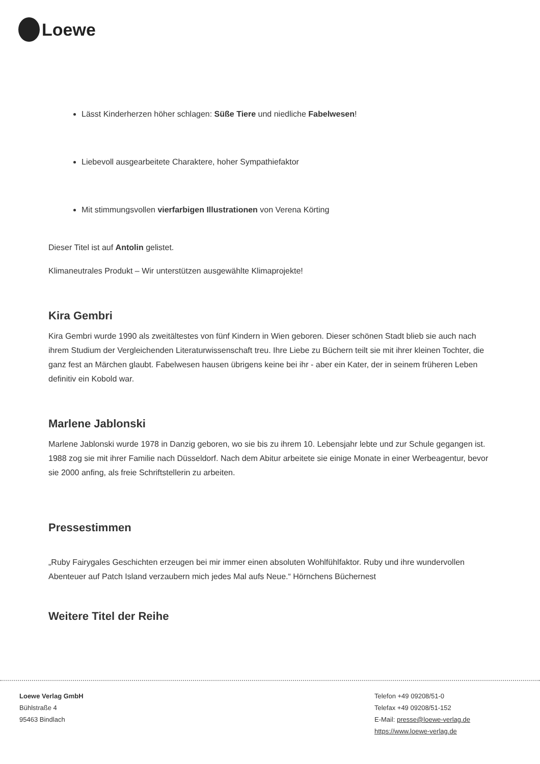Loewe
Lässt Kinderherzen höher schlagen: Süße Tiere und niedliche Fabelwesen!
Liebevoll ausgearbeitete Charaktere, hoher Sympathiefaktor
Mit stimmungsvollen vierfarbigen Illustrationen von Verena Körting
Dieser Titel ist auf Antolin gelistet.
Klimaneutrales Produkt – Wir unterstützen ausgewählte Klimaprojekte!
Kira Gembri
Kira Gembri wurde 1990 als zweitältestes von fünf Kindern in Wien geboren. Dieser schönen Stadt blieb sie auch nach ihrem Studium der Vergleichenden Literaturwissenschaft treu. Ihre Liebe zu Büchern teilt sie mit ihrer kleinen Tochter, die ganz fest an Märchen glaubt. Fabelwesen hausen übrigens keine bei ihr - aber ein Kater, der in seinem früheren Leben definitiv ein Kobold war.
Marlene Jablonski
Marlene Jablonski wurde 1978 in Danzig geboren, wo sie bis zu ihrem 10. Lebensjahr lebte und zur Schule gegangen ist. 1988 zog sie mit ihrer Familie nach Düsseldorf. Nach dem Abitur arbeitete sie einige Monate in einer Werbeagentur, bevor sie 2000 anfing, als freie Schriftstellerin zu arbeiten.
Pressestimmen
„Ruby Fairygales Geschichten erzeugen bei mir immer einen absoluten Wohlfühlfaktor. Ruby und ihre wundervollen Abenteuer auf Patch Island verzaubern mich jedes Mal aufs Neue.“ Hörnchens Büchernest
Weitere Titel der Reihe
Loewe Verlag GmbH
Bühlstraße 4
95463 Bindlach
Telefon +49 09208/51-0
Telefax +49 09208/51-152
E-Mail: presse@loewe-verlag.de
https://www.loewe-verlag.de